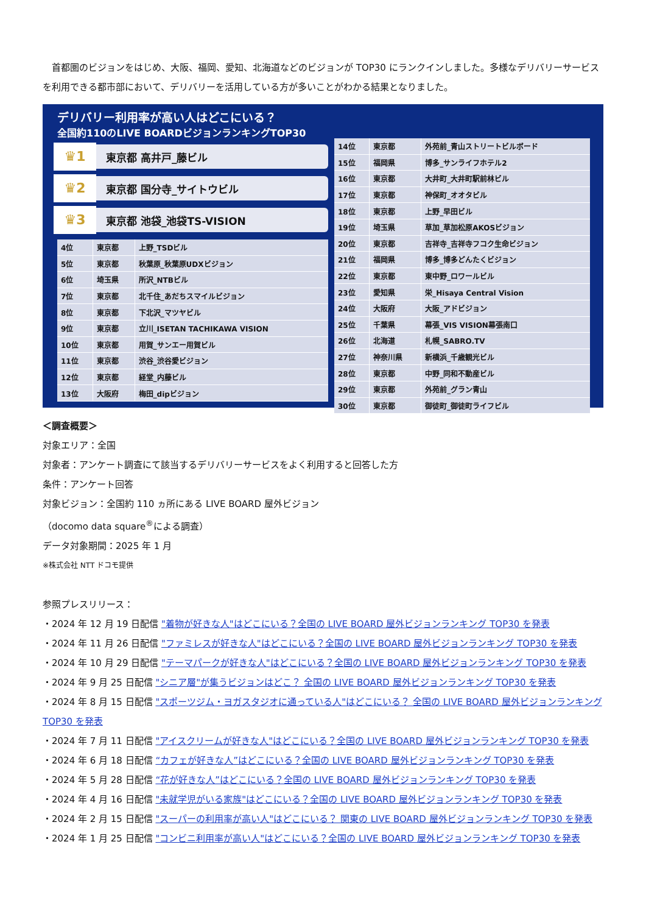首都圏のビジョンをはじめ、大阪、福岡、愛知、北海道などのビジョンが TOP30 にランクインしました。多様なデリバリーサービスを利用できる都市部において、デリバリーを活用している方が多いことがわかる結果となりました。
デリバリー利用率が高い人はどこにいる？
全国約110のLIVE BOARDビジョンランキングTOP30
♛1 東京都 高井戸_藤ビル
♛2 東京都 国分寺_サイトウビル
♛3 東京都 池袋_池袋TS-VISION
| 4位 | 東京都 | 上野_TSDビル |
| 5位 | 東京都 | 秋葉原_秋葉原UDXビジョン |
| 6位 | 埼玉県 | 所沢_NTBビル |
| 7位 | 東京都 | 北千住_あだちスマイルビジョン |
| 8位 | 東京都 | 下北沢_マツヤビル |
| 9位 | 東京都 | 立川_ISETAN TACHIKAWA VISION |
| 10位 | 東京都 | 用賀_サンエー用賀ビル |
| 11位 | 東京都 | 渋谷_渋谷愛ビジョン |
| 12位 | 東京都 | 経堂_内藤ビル |
| 13位 | 大阪府 | 梅田_dipビジョン |
| 14位 | 東京都 | 外苑前_青山ストリートビルボード |
| 15位 | 福岡県 | 博多_サンライフホテル2 |
| 16位 | 東京都 | 大井町_大井町駅前林ビル |
| 17位 | 東京都 | 神保町_オオタビル |
| 18位 | 東京都 | 上野_早田ビル |
| 19位 | 埼玉県 | 草加_草加松原AKOSビジョン |
| 20位 | 東京都 | 吉祥寺_吉祥寺フコク生命ビジョン |
| 21位 | 福岡県 | 博多_博多どんたくビジョン |
| 22位 | 東京都 | 東中野_ロワールビル |
| 23位 | 愛知県 | 栄_Hisaya Central Vision |
| 24位 | 大阪府 | 大阪_アドビジョン |
| 25位 | 千葉県 | 幕張_VIS VISION幕張南口 |
| 26位 | 北海道 | 札幌_SABRO.TV |
| 27位 | 神奈川県 | 新横浜_千歳観光ビル |
| 28位 | 東京都 | 中野_同和不動産ビル |
| 29位 | 東京都 | 外苑前_グラン青山 |
| 30位 | 東京都 | 御徒町_御徒町ライフビル |
＜調査概要＞
対象エリア：全国
対象者：アンケート調査にて該当するデリバリーサービスをよく利用すると回答した方
条件：アンケート回答
対象ビジョン：全国約 110 ヵ所にある LIVE BOARD 屋外ビジョン
（docomo data square<sup>®</sup>による調査）
データ対象期間：2025 年 1 月
※株式会社 NTT ドコモ提供
参照プレスリリース：
・2024 年 12 月 19 日配信 "着物が好きな人"はどこにいる？全国の LIVE BOARD 屋外ビジョンランキング TOP30 を発表
・2024 年 11 月 26 日配信 "ファミレスが好きな人"はどこにいる？全国の LIVE BOARD 屋外ビジョンランキング TOP30 を発表
・2024 年 10 月 29 日配信 "テーマパークが好きな人"はどこにいる？全国の LIVE BOARD 屋外ビジョンランキング TOP30 を発表
・2024 年 9 月 25 日配信 "シニア層"が集うビジョンはどこ？ 全国の LIVE BOARD 屋外ビジョンランキング TOP30 を発表
・2024 年 8 月 15 日配信 "スポーツジム・ヨガスタジオに通っている人"はどこにいる？ 全国の LIVE BOARD 屋外ビジョンランキング TOP30 を発表
・2024 年 7 月 11 日配信 "アイスクリームが好きな人"はどこにいる？全国の LIVE BOARD 屋外ビジョンランキング TOP30 を発表
・2024 年 6 月 18 日配信 “カフェが好きな人”はどこにいる？全国の LIVE BOARD 屋外ビジョンランキング TOP30 を発表
・2024 年 5 月 28 日配信 “花が好きな人”はどこにいる？全国の LIVE BOARD 屋外ビジョンランキング TOP30 を発表
・2024 年 4 月 16 日配信 "未就学児がいる家族"はどこにいる？全国の LIVE BOARD 屋外ビジョンランキング TOP30 を発表
・2024 年 2 月 15 日配信 "スーパーの利用率が高い人"はどこにいる？ 関東の LIVE BOARD 屋外ビジョンランキング TOP30 を発表
・2024 年 1 月 25 日配信 "コンビニ利用率が高い人"はどこにいる？全国の LIVE BOARD 屋外ビジョンランキング TOP30 を発表